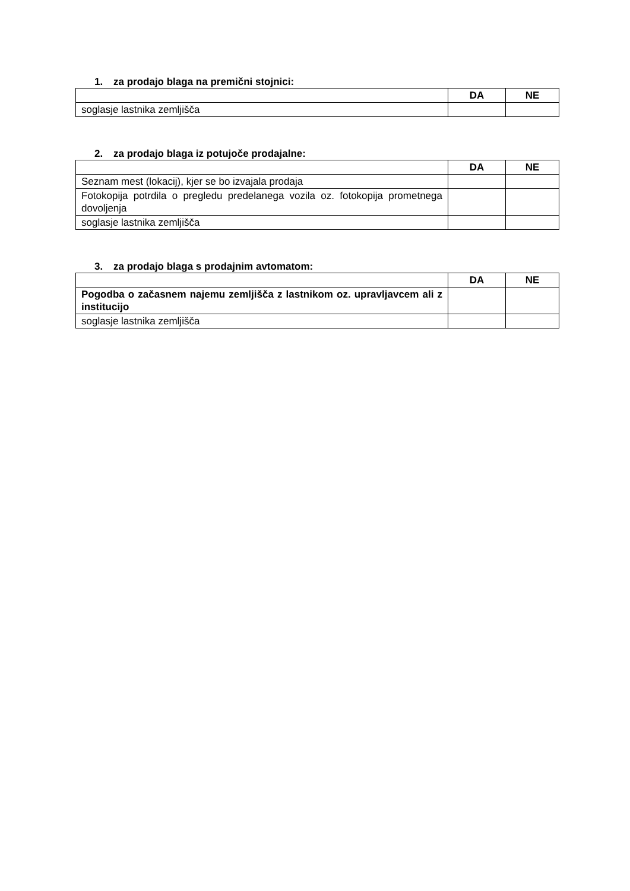1. za prodajo blaga na premični stojnici:
| | DA | NE |
| --- | --- | --- |
| soglasje lastnika zemljišča | | |
2. za prodajo blaga iz potujoče prodajalne:
| | DA | NE |
| --- | --- | --- |
| Seznam mest (lokacij), kjer se bo izvajala prodaja | | |
| Fotokopija potrdila o pregledu predelanega vozila oz. fotokopija prometnega dovoljenja | | |
| soglasje lastnika zemljišča | | |
3. za prodajo blaga s prodajnim avtomatom:
| | DA | NE |
| --- | --- | --- |
| Pogodba o začasnem najemu zemljišča z lastnikom oz. upravljavcem ali z institucijo | | |
| soglasje lastnika zemljišča | | |